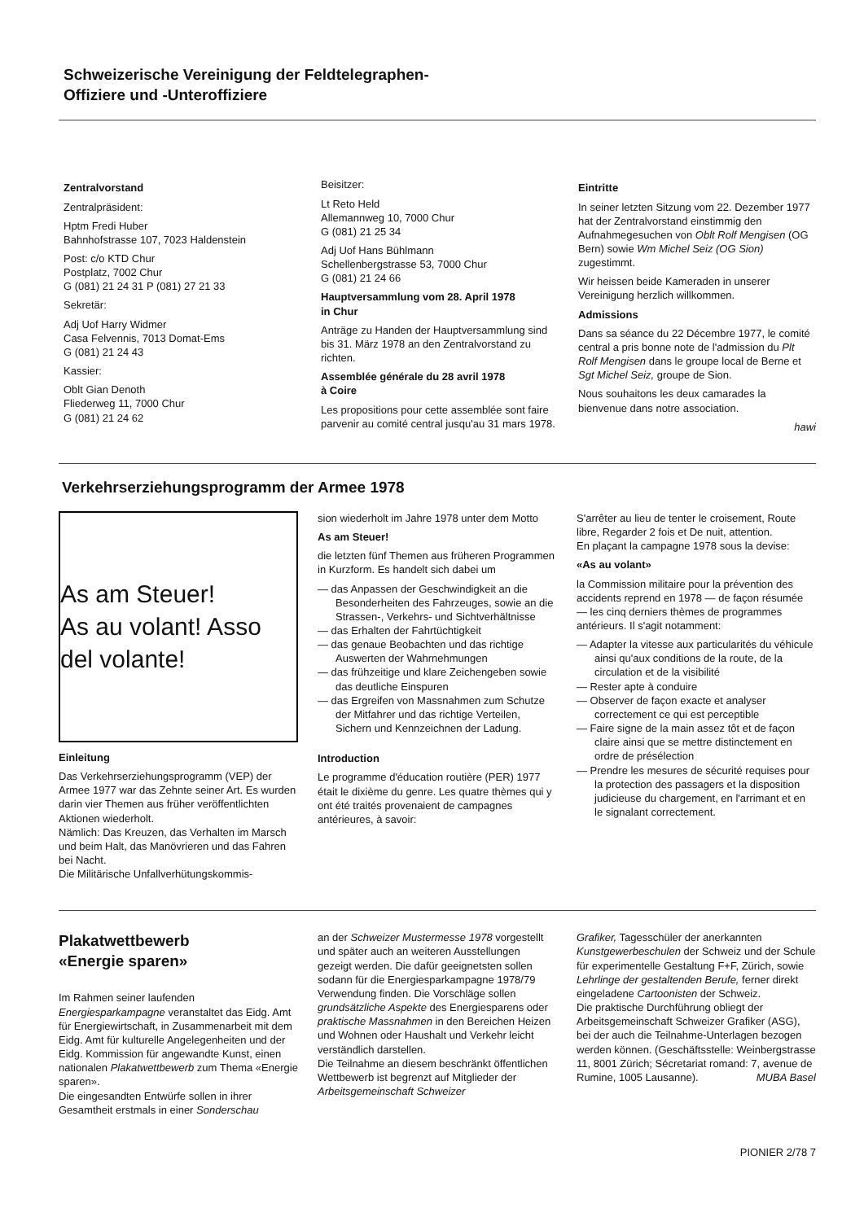Schweizerische Vereinigung der Feldtelegraphen-
Offiziere und -Unteroffiziere
Zentralvorstand
Zentralpräsident:
Hptm Fredi Huber
Bahnhofstrasse 107, 7023 Haldenstein
Post: c/o KTD Chur
Postplatz, 7002 Chur
G (081) 21 24 31 P (081) 27 21 33
Sekretär:
Adj Uof Harry Widmer
Casa Felvennis, 7013 Domat-Ems
G (081) 21 24 43
Kassier:
Oblt Gian Denoth
Fliederweg 11, 7000 Chur
G (081) 21 24 62
Beisitzer:
Lt Reto Held
Allemannweg 10, 7000 Chur
G (081) 21 25 34
Adj Uof Hans Bühlmann
Schellenbergstrasse 53, 7000 Chur
G (081) 21 24 66
Hauptversammlung vom 28. April 1978
in Chur
Anträge zu Handen der Hauptversammlung sind bis 31. März 1978 an den Zentralvorstand zu richten.
Assemblée générale du 28 avril 1978
à Coire
Les propositions pour cette assemblée sont faire parvenir au comité central jusqu'au 31 mars 1978.
Eintritte
In seiner letzten Sitzung vom 22. Dezember 1977 hat der Zentralvorstand einstimmig den Aufnahmegesuchen von Oblt Rolf Mengisen (OG Bern) sowie Wm Michel Seiz (OG Sion) zugestimmt.
Wir heissen beide Kameraden in unserer Vereinigung herzlich willkommen.
Admissions
Dans sa séance du 22 Décembre 1977, le comité central a pris bonne note de l'admission du Plt Rolf Mengisen dans le groupe local de Berne et Sgt Michel Seiz, groupe de Sion.
Nous souhaitons les deux camarades la bienvenue dans notre association.
hawi
Verkehrserziehungsprogramm der Armee 1978
As am Steuer!
As au volant! Asso del volante!
Einleitung
Das Verkehrserziehungsprogramm (VEP) der Armee 1977 war das Zehnte seiner Art. Es wurden darin vier Themen aus früher veröffentlichten Aktionen wiederholt.
Nämlich: Das Kreuzen, das Verhalten im Marsch und beim Halt, das Manövrieren und das Fahren bei Nacht.
Die Militärische Unfallverhütungskommis-
sion wiederholt im Jahre 1978 unter dem Motto
As am Steuer!
die letzten fünf Themen aus früheren Programmen in Kurzform. Es handelt sich dabei um
— das Anpassen der Geschwindigkeit an die Besonderheiten des Fahrzeuges, sowie an die Strassen-, Verkehrs- und Sichtverhältnisse
— das Erhalten der Fahrtüchtigkeit
— das genaue Beobachten und das richtige Auswerten der Wahrnehmungen
— das frühzeitige und klare Zeichengeben sowie das deutliche Einspuren
— das Ergreifen von Massnahmen zum Schutze der Mitfahrer und das richtige Verteilen, Sichern und Kennzeichnen der Ladung.
Introduction
Le programme d'éducation routière (PER) 1977 était le dixième du genre. Les quatre thèmes qui y ont été traités provenaient de campagnes antérieures, à savoir:
S'arrêter au lieu de tenter le croisement, Route libre, Regarder 2 fois et De nuit, attention.
En plaçant la campagne 1978 sous la devise:
«As au volant»
la Commission militaire pour la prévention des accidents reprend en 1978 — de façon résumée — les cinq derniers thèmes de programmes antérieurs. Il s'agit notamment:
— Adapter la vitesse aux particularités du véhicule ainsi qu'aux conditions de la route, de la circulation et de la visibilité
— Rester apte à conduire
— Observer de façon exacte et analyser correctement ce qui est perceptible
— Faire signe de la main assez tôt et de façon claire ainsi que se mettre distinctement en ordre de présélection
— Prendre les mesures de sécurité requises pour la protection des passagers et la disposition judicieuse du chargement, en l'arrimant et en le signalant correctement.
Plakatwettbewerb
«Energie sparen»
Im Rahmen seiner laufenden Energiesparkampagne veranstaltet das Eidg. Amt für Energiewirtschaft, in Zusammenarbeit mit dem Eidg. Amt für kulturelle Angelegenheiten und der Eidg. Kommission für angewandte Kunst, einen nationalen Plakatwettbewerb zum Thema «Energie sparen».
Die eingesandten Entwürfe sollen in ihrer Gesamtheit erstmals in einer Sonderschau
an der Schweizer Mustermesse 1978 vorgestellt und später auch an weiteren Ausstellungen gezeigt werden. Die dafür geeignetsten sollen sodann für die Energiesparkampagne 1978/79 Verwendung finden. Die Vorschläge sollen grundsätzliche Aspekte des Energiesparens oder praktische Massnahmen in den Bereichen Heizen und Wohnen oder Haushalt und Verkehr leicht verständlich darstellen.
Die Teilnahme an diesem beschränkt öffentlichen Wettbewerb ist begrenzt auf Mitglieder der Arbeitsgemeinschaft Schweizer
Grafiker, Tagesschüler der anerkannten Kunstgewerbeschulen der Schweiz und der Schule für experimentelle Gestaltung F+F, Zürich, sowie Lehrlinge der gestaltenden Berufe, ferner direkt eingeladene Cartoonisten der Schweiz.
Die praktische Durchführung obliegt der Arbeitsgemeinschaft Schweizer Grafiker (ASG), bei der auch die Teilnahme-Unterlagen bezogen werden können. (Geschäftsstelle: Weinbergstrasse 11, 8001 Zürich; Sécretariat romand: 7, avenue de Rumine, 1005 Lausanne). MUBA Basel
PIONIER 2/78 7